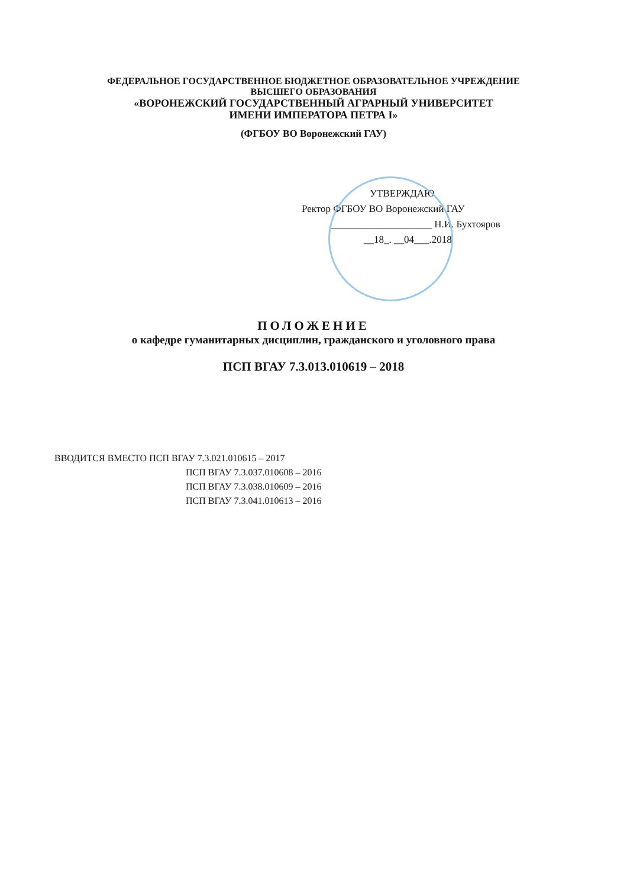ФЕДЕРАЛЬНОЕ ГОСУДАРСТВЕННОЕ БЮДЖЕТНОЕ ОБРАЗОВАТЕЛЬНОЕ УЧРЕЖДЕНИЕ
ВЫСШЕГО ОБРАЗОВАНИЯ
«ВОРОНЕЖСКИЙ ГОСУДАРСТВЕННЫЙ АГРАРНЫЙ УНИВЕРСИТЕТ
ИМЕНИ ИМПЕРАТОРА ПЕТРА I»
(ФГБОУ ВО Воронежский ГАУ)
УТВЕРЖДАЮ
Ректор ФГБОУ ВО Воронежский ГАУ
____________________ Н.И. Бухтояров
__18_. __04___.2018
ПОЛОЖЕНИЕ
о кафедре гуманитарных дисциплин, гражданского и уголовного права
ПСП ВГАУ 7.3.013.010619 – 2018
ВВОДИТСЯ ВМЕСТО ПСП ВГАУ 7.3.021.010615 – 2017
ПСП ВГАУ 7.3.037.010608 – 2016
ПСП ВГАУ 7.3.038.010609 – 2016
ПСП ВГАУ 7.3.041.010613 – 2016